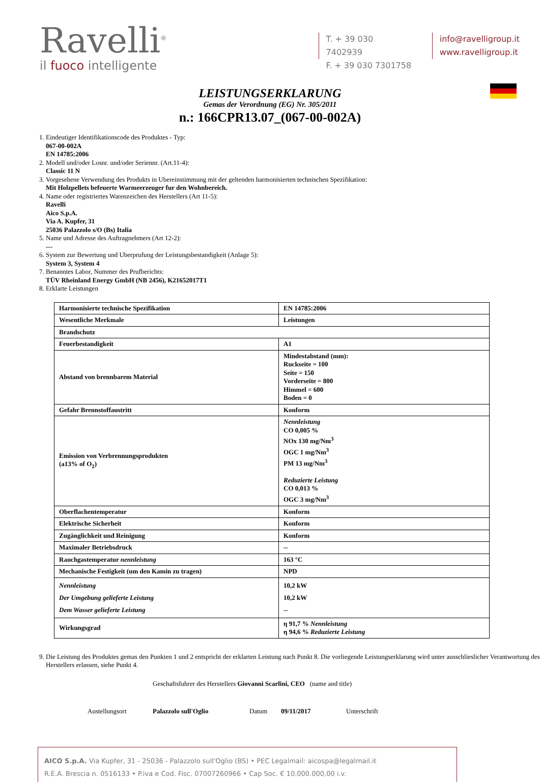Ravelli<sup>®</sup>
il fuoco intelligente
T. + 39 030 7402939
F. + 39 030 7301758
info@ravelligroup.it
www.ravelligroup.it
LEISTUNGSERKLARUNG
Gemas der Verordnung (EG) Nr. 305/2011
n.: 166CPR13.07_(067-00-002A)
1. Eindeutiger Identifikationscode des Produktes - Typ:
067-00-002A
EN 14785:2006
2. Modell und/oder Losnr. und/oder Seriennr. (Art.11-4):
Classic 11 N
3. Vorgesehene Verwendung des Produkts in Ubereinstimmung mit der geltenden harmonisierten technischen Spezifikation:
Mit Holzpellets befeuerte Warmeerzeuger fur den Wohnbereich.
4. Name oder registriertes Warenzeichen des Herstellers (Art 11-5):
Ravelli
Aico S.p.A.
Via A. Kupfer, 31
25036 Palazzolo s/O (Bs) Italia
5. Name und Adresse des Auftragnehmers (Art 12-2):
---
6. System zur Bewertung und Uberprufung der Leistungsbestandigkeit (Anlage 5):
System 3, System 4
7. Benanntes Labor, Nummer des Prufberichts:
TÜV Rheinland Energy GmbH (NB 2456), K21652017T1
8. Erklarte Leistungen
| Harmonisierte technische Spezifikation | EN 14785:2006 |
| Wesentliche Merkmale | Leistungen |
| Brandschutz | |
| Feuerbestandigkeit | A1 |
| Abstand von brennbarem Material | Mindestabstand (mm): Ruckseite = 100 Seite = 150 Vorderseite = 800 Himmel = 600 Boden = 0 |
| Gefahr Brennstoffaustritt | Konform |
| Emission von Verbrennungsprodukten (a13% of O<sub>2</sub>) | Nennleistung CO 0,005 % NOx 130 mg/Nm<sup>3</sup> OGC 1 mg/Nm<sup>3</sup> PM 13 mg/Nm<sup>3</sup> Reduzierte Leistung CO 0,013 % OGC 3 mg/Nm<sup>3</sup> |
| Oberflachentemperatur | Konform |
| Elektrische Sicherheit | Konform |
| Zugänglichkeit und Reinigung | Konform |
| Maximaler Betriebsdruck | -- |
| Rauchgastemperatur nennleistung | 163 °C |
| Mechanische Festigkeit (um den Kamin zu tragen) | NPD |
| Nennleistung Der Umgebung gelieferte Leistung Dem Wasser gelieferte Leistung | 10,2 kW 10,2 kW -- |
| Wirkungsgrad | η 91,7 % Nennleistung η 94,6 % Reduzierte Leistung |
9. Die Leistung des Produktes gemas den Punkten 1 und 2 entspricht der erklarten Leistung nach Punkt 8. Die vorliegende Leistungserklarung wird unter ausschlieslicher Verantwortung des Herstellers erlassen, siehe Punkt 4.
Geschaftsfuhrer des Herstellers Giovanni Scarlini, CEO (name and title)
Austellungsort Palazzolo sull'Oglio Datum 09/11/2017 Unterschrift
AICO S.p.A. Via Kupfer, 31 - 25036 - Palazzolo sull'Oglio (BS) • PEC Legalmail: aicospa@legalmail.it
R.E.A. Brescia n. 0516133 • P.iva e Cod. Fisc. 07007260966 • Cap Soc. € 10.000.000,00 i.v.